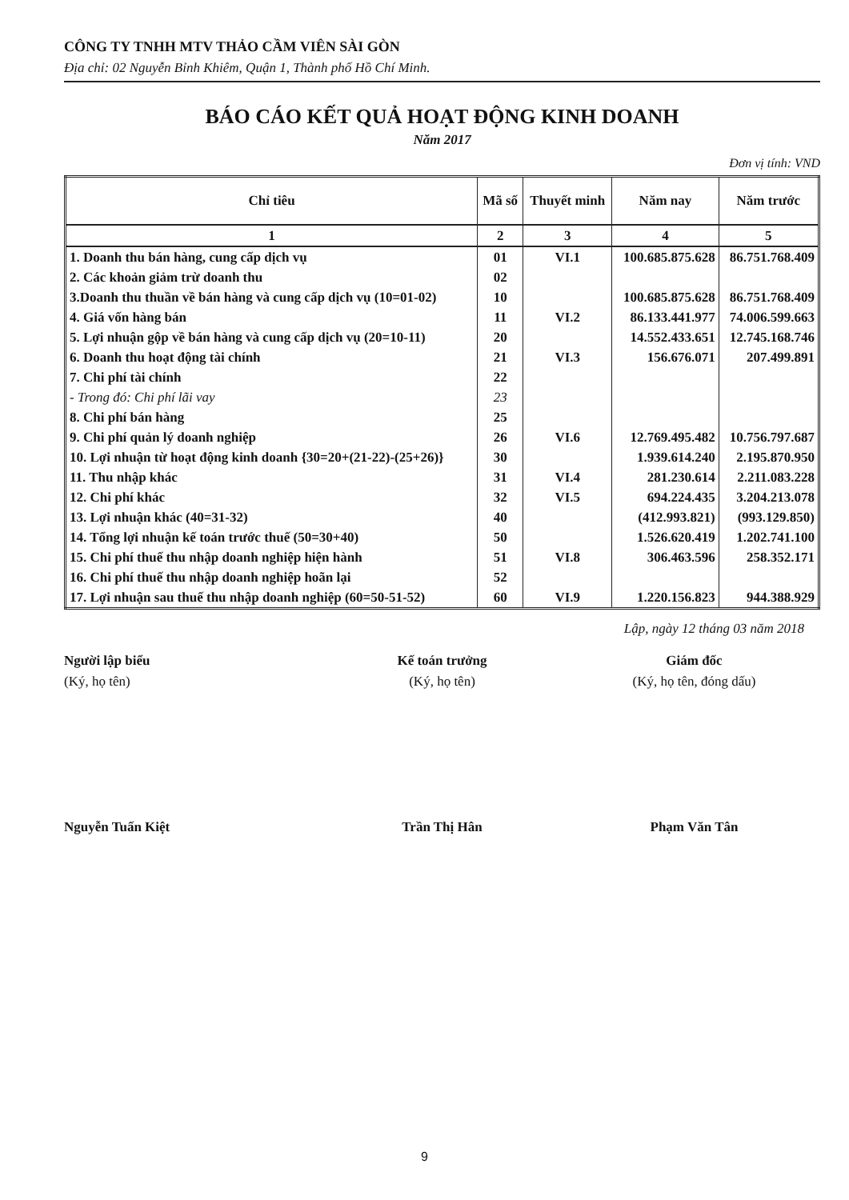CÔNG TY TNHH MTV THẢO CẦM VIÊN SÀI GÒN
Địa chỉ: 02 Nguyễn Bỉnh Khiêm, Quận 1, Thành phố Hồ Chí Minh.
BÁO CÁO KẾT QUẢ HOẠT ĐỘNG KINH DOANH
Năm 2017
Đơn vị tính: VND
| Chỉ tiêu | Mã số | Thuyết minh | Năm nay | Năm trước |
| --- | --- | --- | --- | --- |
| 1 | 2 | 3 | 4 | 5 |
| 1. Doanh thu bán hàng, cung cấp dịch vụ | 01 | VI.1 | 100.685.875.628 | 86.751.768.409 |
| 2. Các khoản giảm trừ doanh thu | 02 | | | |
| 3.Doanh thu thuần về bán hàng và cung cấp dịch vụ (10=01-02) | 10 | | 100.685.875.628 | 86.751.768.409 |
| 4. Giá vốn hàng bán | 11 | VI.2 | 86.133.441.977 | 74.006.599.663 |
| 5. Lợi nhuận gộp về bán hàng và cung cấp dịch vụ (20=10-11) | 20 | | 14.552.433.651 | 12.745.168.746 |
| 6. Doanh thu hoạt động tài chính | 21 | VI.3 | 156.676.071 | 207.499.891 |
| 7. Chi phí tài chính | 22 | | | |
| - Trong đó: Chi phí lãi vay | 23 | | | |
| 8. Chi phí bán hàng | 25 | | | |
| 9. Chi phí quản lý doanh nghiệp | 26 | VI.6 | 12.769.495.482 | 10.756.797.687 |
| 10. Lợi nhuận từ hoạt động kinh doanh {30=20+(21-22)-(25+26)} | 30 | | 1.939.614.240 | 2.195.870.950 |
| 11. Thu nhập khác | 31 | VI.4 | 281.230.614 | 2.211.083.228 |
| 12. Chi phí khác | 32 | VI.5 | 694.224.435 | 3.204.213.078 |
| 13. Lợi nhuận khác (40=31-32) | 40 | | (412.993.821) | (993.129.850) |
| 14. Tổng lợi nhuận kế toán trước thuế (50=30+40) | 50 | | 1.526.620.419 | 1.202.741.100 |
| 15. Chi phí thuế thu nhập doanh nghiệp hiện hành | 51 | VI.8 | 306.463.596 | 258.352.171 |
| 16. Chi phí thuế thu nhập doanh nghiệp hoãn lại | 52 | | | |
| 17. Lợi nhuận sau thuế thu nhập doanh nghiệp (60=50-51-52) | 60 | VI.9 | 1.220.156.823 | 944.388.929 |
Lập, ngày 12 tháng 03 năm 2018
Người lập biểu
(Ký, họ tên)
Nguyễn Tuấn Kiệt
Kế toán trưởng
(Ký, họ tên)
Trần Thị Hân
Giám đốc
(Ký, họ tên, đóng dấu)
Phạm Văn Tân
9